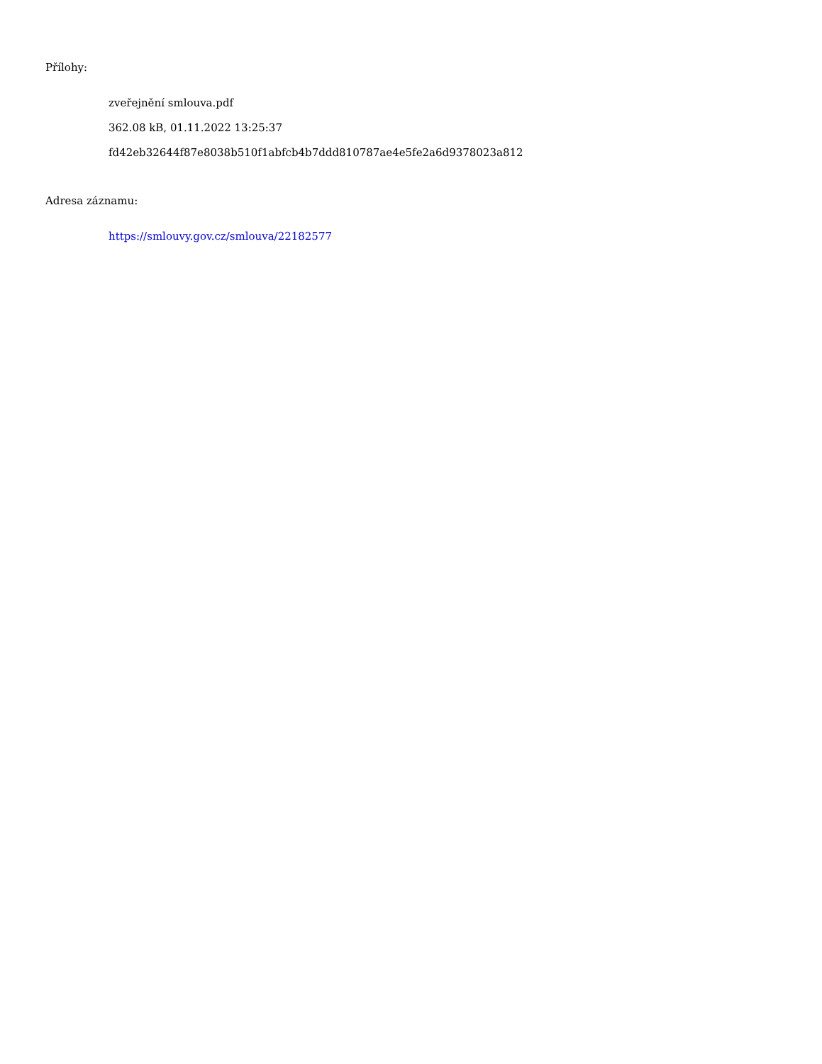Přílohy:
zveřejnění smlouva.pdf
362.08 kB, 01.11.2022 13:25:37
fd42eb32644f87e8038b510f1abfcb4b7ddd810787ae4e5fe2a6d9378023a812
Adresa záznamu:
https://smlouvy.gov.cz/smlouva/22182577